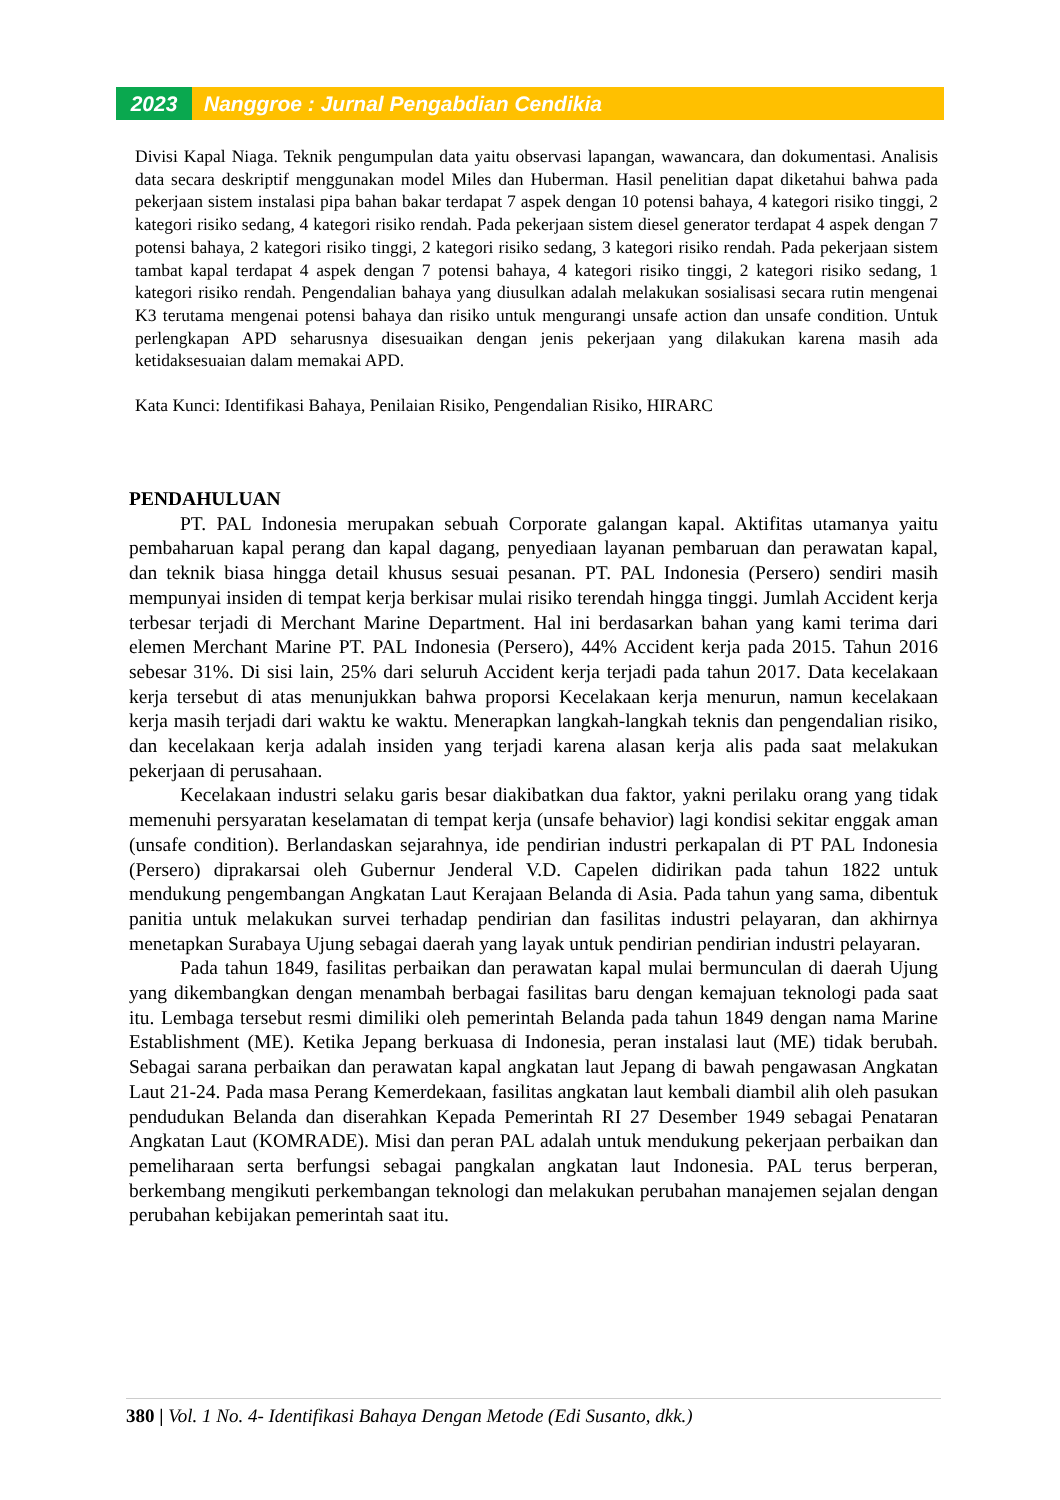2023 Nanggroe : Jurnal Pengabdian Cendikia
Divisi Kapal Niaga. Teknik pengumpulan data yaitu observasi lapangan, wawancara, dan dokumentasi. Analisis data secara deskriptif menggunakan model Miles dan Huberman. Hasil penelitian dapat diketahui bahwa pada pekerjaan sistem instalasi pipa bahan bakar terdapat 7 aspek dengan 10 potensi bahaya, 4 kategori risiko tinggi, 2 kategori risiko sedang, 4 kategori risiko rendah. Pada pekerjaan sistem diesel generator terdapat 4 aspek dengan 7 potensi bahaya, 2 kategori risiko tinggi, 2 kategori risiko sedang, 3 kategori risiko rendah. Pada pekerjaan sistem tambat kapal terdapat 4 aspek dengan 7 potensi bahaya, 4 kategori risiko tinggi, 2 kategori risiko sedang, 1 kategori risiko rendah. Pengendalian bahaya yang diusulkan adalah melakukan sosialisasi secara rutin mengenai K3 terutama mengenai potensi bahaya dan risiko untuk mengurangi unsafe action dan unsafe condition. Untuk perlengkapan APD seharusnya disesuaikan dengan jenis pekerjaan yang dilakukan karena masih ada ketidaksesuaian dalam memakai APD.
Kata Kunci: Identifikasi Bahaya, Penilaian Risiko, Pengendalian Risiko, HIRARC
PENDAHULUAN
PT. PAL Indonesia merupakan sebuah Corporate galangan kapal. Aktifitas utamanya yaitu pembaharuan kapal perang dan kapal dagang, penyediaan layanan pembaruan dan perawatan kapal, dan teknik biasa hingga detail khusus sesuai pesanan. PT. PAL Indonesia (Persero) sendiri masih mempunyai insiden di tempat kerja berkisar mulai risiko terendah hingga tinggi. Jumlah Accident kerja terbesar terjadi di Merchant Marine Department. Hal ini berdasarkan bahan yang kami terima dari elemen Merchant Marine PT. PAL Indonesia (Persero), 44% Accident kerja pada 2015. Tahun 2016 sebesar 31%. Di sisi lain, 25% dari seluruh Accident kerja terjadi pada tahun 2017. Data kecelakaan kerja tersebut di atas menunjukkan bahwa proporsi Kecelakaan kerja menurun, namun kecelakaan kerja masih terjadi dari waktu ke waktu. Menerapkan langkah-langkah teknis dan pengendalian risiko, dan kecelakaan kerja adalah insiden yang terjadi karena alasan kerja alis pada saat melakukan pekerjaan di perusahaan.
Kecelakaan industri selaku garis besar diakibatkan dua faktor, yakni perilaku orang yang tidak memenuhi persyaratan keselamatan di tempat kerja (unsafe behavior) lagi kondisi sekitar enggak aman (unsafe condition). Berlandaskan sejarahnya, ide pendirian industri perkapalan di PT PAL Indonesia (Persero) diprakarsai oleh Gubernur Jenderal V.D. Capelen didirikan pada tahun 1822 untuk mendukung pengembangan Angkatan Laut Kerajaan Belanda di Asia. Pada tahun yang sama, dibentuk panitia untuk melakukan survei terhadap pendirian dan fasilitas industri pelayaran, dan akhirnya menetapkan Surabaya Ujung sebagai daerah yang layak untuk pendirian pendirian industri pelayaran.
Pada tahun 1849, fasilitas perbaikan dan perawatan kapal mulai bermunculan di daerah Ujung yang dikembangkan dengan menambah berbagai fasilitas baru dengan kemajuan teknologi pada saat itu. Lembaga tersebut resmi dimiliki oleh pemerintah Belanda pada tahun 1849 dengan nama Marine Establishment (ME). Ketika Jepang berkuasa di Indonesia, peran instalasi laut (ME) tidak berubah. Sebagai sarana perbaikan dan perawatan kapal angkatan laut Jepang di bawah pengawasan Angkatan Laut 21-24. Pada masa Perang Kemerdekaan, fasilitas angkatan laut kembali diambil alih oleh pasukan pendudukan Belanda dan diserahkan Kepada Pemerintah RI 27 Desember 1949 sebagai Penataran Angkatan Laut (KOMRADE). Misi dan peran PAL adalah untuk mendukung pekerjaan perbaikan dan pemeliharaan serta berfungsi sebagai pangkalan angkatan laut Indonesia. PAL terus berperan, berkembang mengikuti perkembangan teknologi dan melakukan perubahan manajemen sejalan dengan perubahan kebijakan pemerintah saat itu.
380 | Vol. 1 No. 4- Identifikasi Bahaya Dengan Metode (Edi Susanto, dkk.)